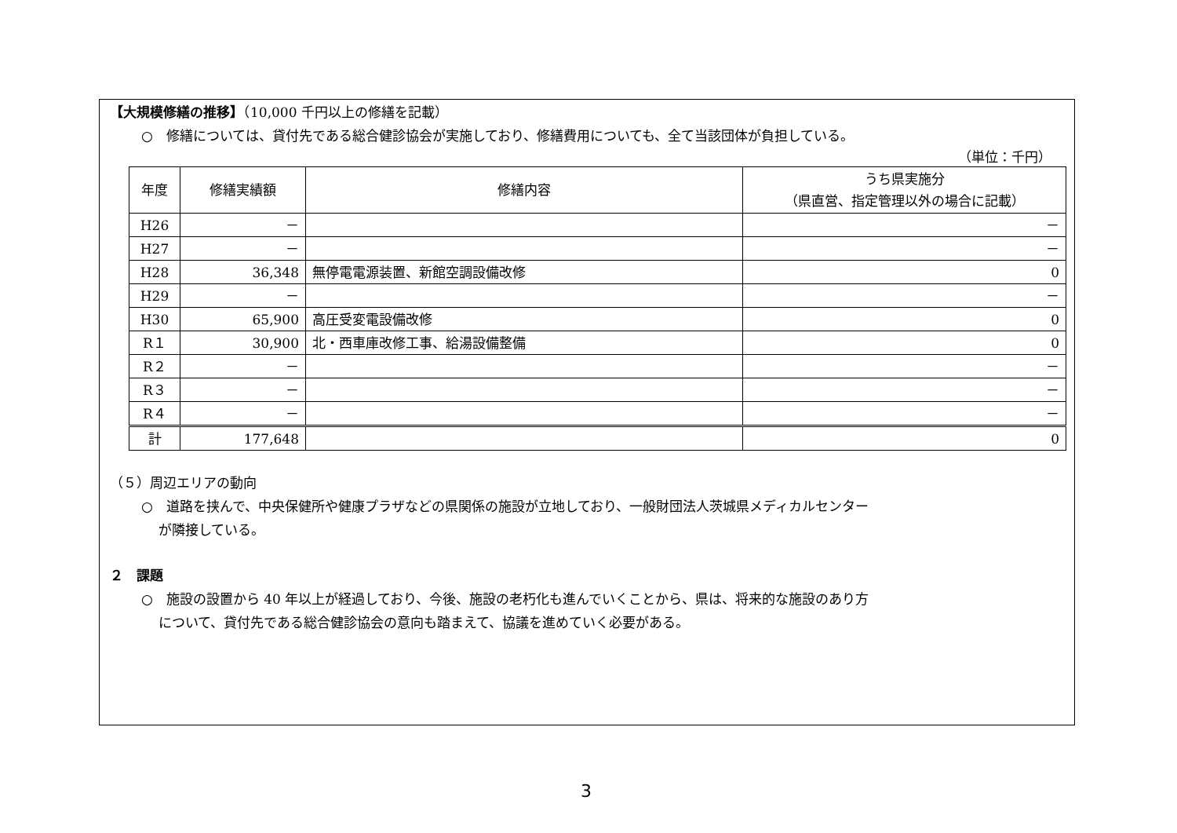【大規模修繕の推移】（10,000 千円以上の修繕を記載）
○　修繕については、貸付先である総合健診協会が実施しており、修繕費用についても、全て当該団体が負担している。
（単位：千円）
| 年度 | 修繕実績額 | 修繕内容 | うち県実施分 （県直営、指定管理以外の場合に記載） |
| --- | --- | --- | --- |
| H26 | － | | － |
| H27 | － | | － |
| H28 | 36,348 | 無停電電源装置、新館空調設備改修 | 0 |
| H29 | － | | － |
| H30 | 65,900 | 高圧受変電設備改修 | 0 |
| R１ | 30,900 | 北・西車庫改修工事、給湯設備整備 | 0 |
| R２ | － | | － |
| R３ | － | | － |
| R４ | － | | － |
| 計 | 177,648 | | 0 |
（５）周辺エリアの動向
○　道路を挟んで、中央保健所や健康プラザなどの県関係の施設が立地しており、一般財団法人茨城県メディカルセンター
が隣接している。
２　課題
○　施設の設置から 40 年以上が経過しており、今後、施設の老朽化も進んでいくことから、県は、将来的な施設のあり方
について、貸付先である総合健診協会の意向も踏まえて、協議を進めていく必要がある。
3